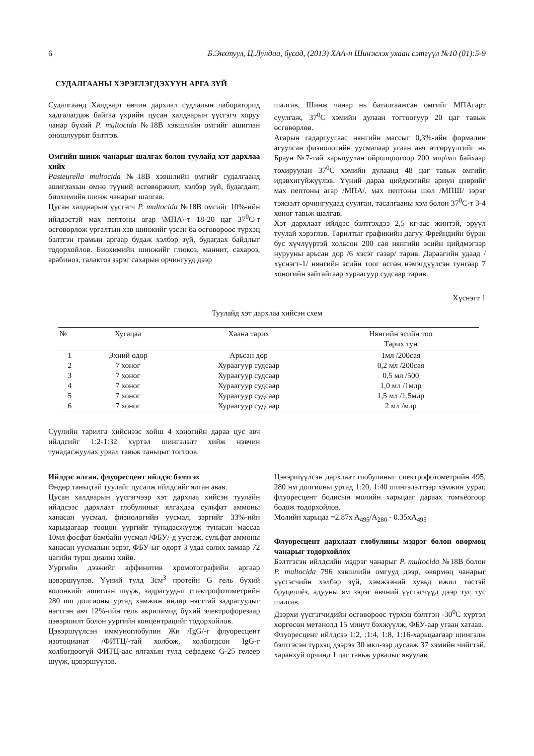6 Б.Энхтуул, Ц.Лундаа, бусад, (2013) ХАА-н Шинжлэх ухаан сэтгүүл №10 (01):5-9
СУДАЛГААНЫ ХЭРЭГЛЭГДЭХҮҮН АРГА ЗҮЙ
Судалгаанд Халдварт өвчин дархлал судлалын лабораторид хадгалагдаж байгаа үхрийн цусан халдварын үүсгэгч хоруу чанар бүхий P. multocida №18В хэвшлийн омгийг ашиглан оношлуурыг бэлтгэв.
Омгийн шинж чанарыг шалгах болон туулайд хэт дархлаа хийх
Pasteurella multocida №18В хэвшлийн омгийг судалгаанд ашиглахын өмнө түүний өсгөвөржилт, хэлбэр зүй, будагдалт, биохимийн шинж чанарыг шалгав.
Цусан халдварын үүсгэгч P. multocida №18В омгийг 10%-ийн ийлдэстэй мах пептоны агар \МПА\-т 18-20 цаг 37<sup>0</sup>С-т өсгөвөрлөж ургалтын хэв шинжийг үзсэн ба өсгөвөрөөс түрхэц бэлтгэн грамын аргаар будаж хэлбэр зүй, будагдах байдлыг тодорхойлов. Биохимийн шинжийг глюкоз, маннит, сахароз, арабиноз, галактоз зэрэг сахарын орчингууд дээр
шалгав. Шинж чанар нь баталгаажсан омгийг МПАгарт суулгаж, 37<sup>0</sup>С хэмийн дулаан тогтоогуур 20 цаг тавьж өсгөвөрлөв.
Агарын гадаргуугаас нянгийн массыг 0,3%-ийн формалин агуулсан физиологийн уусмалаар угаан авч өтгөрүүлгийг нь Браун №7-тай харьцуулан ойролцоогоор 200 млр\мл байхаар тохируулан 37<sup>0</sup>С хэмийн дулаанд 48 цаг тавьж омгийг идэвхигүйжүүлэв. Үүний дараа цийдмэгийн ариун цэврийг мах пептоны агар /МПА/, мах пептоны шөл /МПШ/ зэрэг тэжээлт орчингуудад суулган, тасалгааны хэм болон 37<sup>0</sup>С-т 3-4 хоног тавьж шалгав.
Хэт дархлаат ийлдэс бэлтгэхдээ 2,5 кг-аас жинтэй, эрүүл туулай хэрэглэв. Тарилтыг графикийн дагуу Фрейндийн бүрэн бус хүчлүүртэй хольсон 200 сая нянгийн эсийн цийдмэгээр нурууны арьсан дор /6 хэсэг газар/ тарив. Дараагийн удаад /хүснэгт-1/ нянгийн эсийн тоог өсгөн нэмэгдүүлсэн тунгаар 7 хоногийн зайтайгаар хураагуур судсаар тарив.
Хүснэгт 1
Туулайд хэт дархлаа хийсэн схем
| № | Хугацаа | Хаана тарих | Нянгийн эсийн тоо Тарих тун |
| --- | --- | --- | --- |
| 1 | Эхний өдөр | Арьсан дор | 1мл /200сая |
| 2 | 7 хоног | Хураагуур судсаар | 0,2 мл /200сая |
| 3 | 7 хоног | Хураагуур судсаар | 0,5 мл /500 |
| 4 | 7 хоног | Хураагуур судсаар | 1,0 мл /1млр |
| 5 | 7 хоног | Хураагуур судсаар | 1,5 мл /1,5млр |
| 6 | 7 хоног | Хураагуур судсаар | 2 мл /млр |
Сүүлийн тарилга хийснээс хойш 4 хоногийн дараа цус авч ийлдсийг 1:2-1:32 хүртэл шингэлэлт хийж нэвчин тунадасжуулах урвал тавьж таньцыг тогтоов.
Ийлдэс ялган, флуоресцент ийлдэс бэлтгэх
Өндөр таньцтай туулайг цусалж ийлдсийг ялган авав.
Цусан халдварын үүсгэгчээр хэт дархлаа хийсэн туулайн ийлдсээс дархлаат глобулиныг ялгахдаа сульфат аммоны ханасан уусмал, физиологийн уусмал, зэргийг 33%-ийн харьцаагаар тооцон уургийг тунадасжуулж тунасан массаа 10мл фосфат бамбайн уусмал /ФБУ/-д уусгаж, сульфат аммоны ханасан уусмалын эсрэг, ФБУ-ыг өдөрт 3 удаа солих замаар 72 цагийн турш диализ хийв.
Уургийн дээжийг аффинитив хромотографийн аргаар цэвэршүүлэв. Үүний тулд 3см<sup>3</sup> протейн G гель бүхий колонкийг ашиглан шүүж, задрагуудыг спектрофотометрийн 280 nm долгионы уртад хэмжиж өндөр нягттай задрагуудыг нэгтгэн авч 12%-ийн гель акриламид бүхий электрофорезаар цэвэршилт болон уургийн концентрацийг тодорхойлов.
Цэвэршүүлсэн иммуноглобулин Жи /IgG/-г флуоресцент изотоцианат /ФИТЦ/-тай холбож, холбогдсон IgG-г холбогдоогүй ФИТЦ-аас ялгахын тулд сефадекс G-25 гелеер шүүж, цэвэршүүлэв.
Цэвэршүүлсэн дархлаат глобулиныг спектрофотометрийн 495, 280 нм долгионы уртад 1:20, 1:40 шингэлэлтээр хэмжин уураг, флуоресцент бодисын молийн харьцааг дараах томъёогоор бодож тодорхойлов.
Молийн харьцаа =2.87x A<sub>495</sub>/A<sub>280</sub> - 0.35xA<sub>495</sub>
Флуоресцент дархлаат глобулины мэдрэг болон өвөрмөц чанарыг тодорхойлох
Бэлтгэсэн ийлдсийн мэдрэг чанарыг P. multocida №18В болон P. multocida 796 хэвшлийн омгууд дээр, өвөрмөц чанарыг үүсгэгчийн хэлбэр зүй, хэмжээний хувьд ижил төстэй бруцеллёз, адууны ям зэрэг өвчний үүсгэгчүүд дээр тус тус шалгав.
Дээрхи үүсгэгчидийн өсгөвөрөөс түрхэц бэлтгэн -30<sup>0</sup>С хүртэл хөргөсөн метанолд 15 минут бэхжүүлж, ФБУ-аар угаан хатаав.
Флуоресцент ийлдсээ 1:2, :1:4, 1:8, 1:16-харьцаагаар шингэлж бэлтгэсэн түрхэц дээрээ 30 мкл-ээр дусааж 37 хэмийн чийгтэй, харанхуй орчинд 1 цаг тавьж урвалыг явуулав.